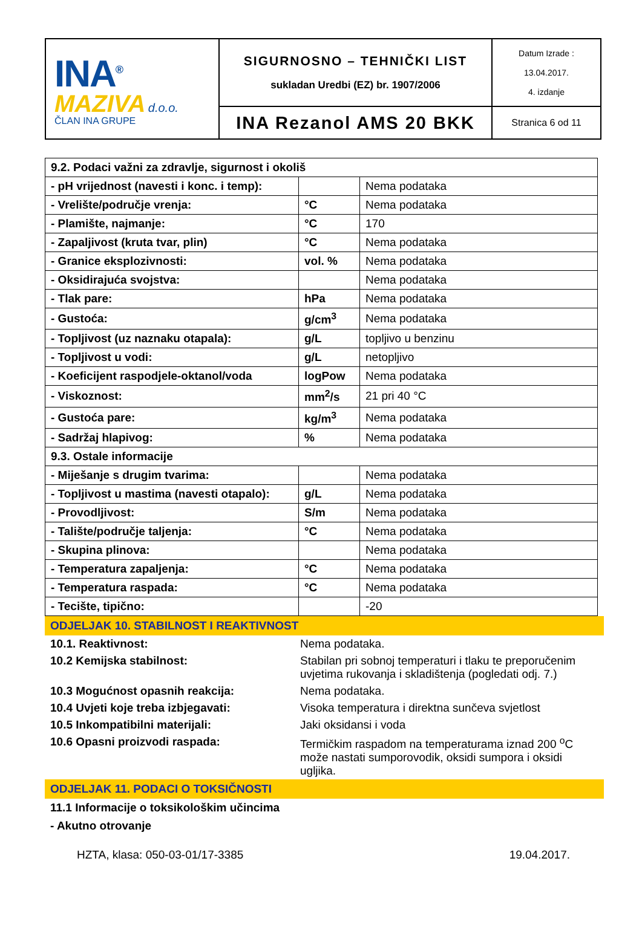| INA<sup>®</sup> MAZIVA d.o.o. ČLAN INA GRUPE | SIGURNOSNO – TEHNIČKI LIST sukladan Uredbi (EZ) br. 1907/2006 | Datum Izrade : 13.04.2017. 4. izdanje |
| | INA Rezanol AMS 20 BKK | Stranica 6 od 11 |
| 9.2. Podaci važni za zdravlje, sigurnost i okoliš | | |
| - pH vrijednost (navesti i konc. i temp): | | Nema podataka |
| - Vrelište/područje vrenja: | °C | Nema podataka |
| - Plamište, najmanje: | °C | 170 |
| - Zapaljivost (kruta tvar, plin) | °C | Nema podataka |
| - Granice eksplozivnosti: | vol. % | Nema podataka |
| - Oksidirajuća svojstva: | | Nema podataka |
| - Tlak pare: | hPa | Nema podataka |
| - Gustoća: | g/cm<sup>3</sup> | Nema podataka |
| - Topljivost (uz naznaku otapala): | g/L | topljivo u benzinu |
| - Topljivost u vodi: | g/L | netopljivo |
| - Koeficijent raspodjele-oktanol/voda | logPow | Nema podataka |
| - Viskoznost: | mm<sup>2</sup>/s | 21 pri 40 °C |
| - Gustoća pare: | kg/m<sup>3</sup> | Nema podataka |
| - Sadržaj hlapivog: | % | Nema podataka |
| 9.3. Ostale informacije | | |
| - Miješanje s drugim tvarima: | | Nema podataka |
| - Topljivost u mastima (navesti otapalo): | g/L | Nema podataka |
| - Provodljivost: | S/m | Nema podataka |
| - Talište/područje taljenja: | °C | Nema podataka |
| - Skupina plinova: | | Nema podataka |
| - Temperatura zapaljenja: | °C | Nema podataka |
| - Temperatura raspada: | °C | Nema podataka |
| - Tecište, tipično: | | -20 |
ODJELJAK 10. STABILNOST I REAKTIVNOST
| 10.1. Reaktivnost: | Nema podataka. |
| 10.2 Kemijska stabilnost: | Stabilan pri sobnoj temperaturi i tlaku te preporučenim uvjetima rukovanja i skladištenja (pogledati odj. 7.) |
| 10.3 Mogućnost opasnih reakcija: | Nema podataka. |
| 10.4 Uvjeti koje treba izbjegavati: | Visoka temperatura i direktna sunčeva svjetlost |
| 10.5 Inkompatibilni materijali: | Jaki oksidansi i voda |
| 10.6 Opasni proizvodi raspada: | Termičkim raspadom na temperaturama iznad 200 <sup>o</sup>C može nastati sumporovodik, oksidi sumpora i oksidi ugljika. |
ODJELJAK 11. PODACI O TOKSIČNOSTI
11.1 Informacije o toksikološkim učincima
- Akutno otrovanje
HZTA, klasa: 050-03-01/17-3385 19.04.2017.